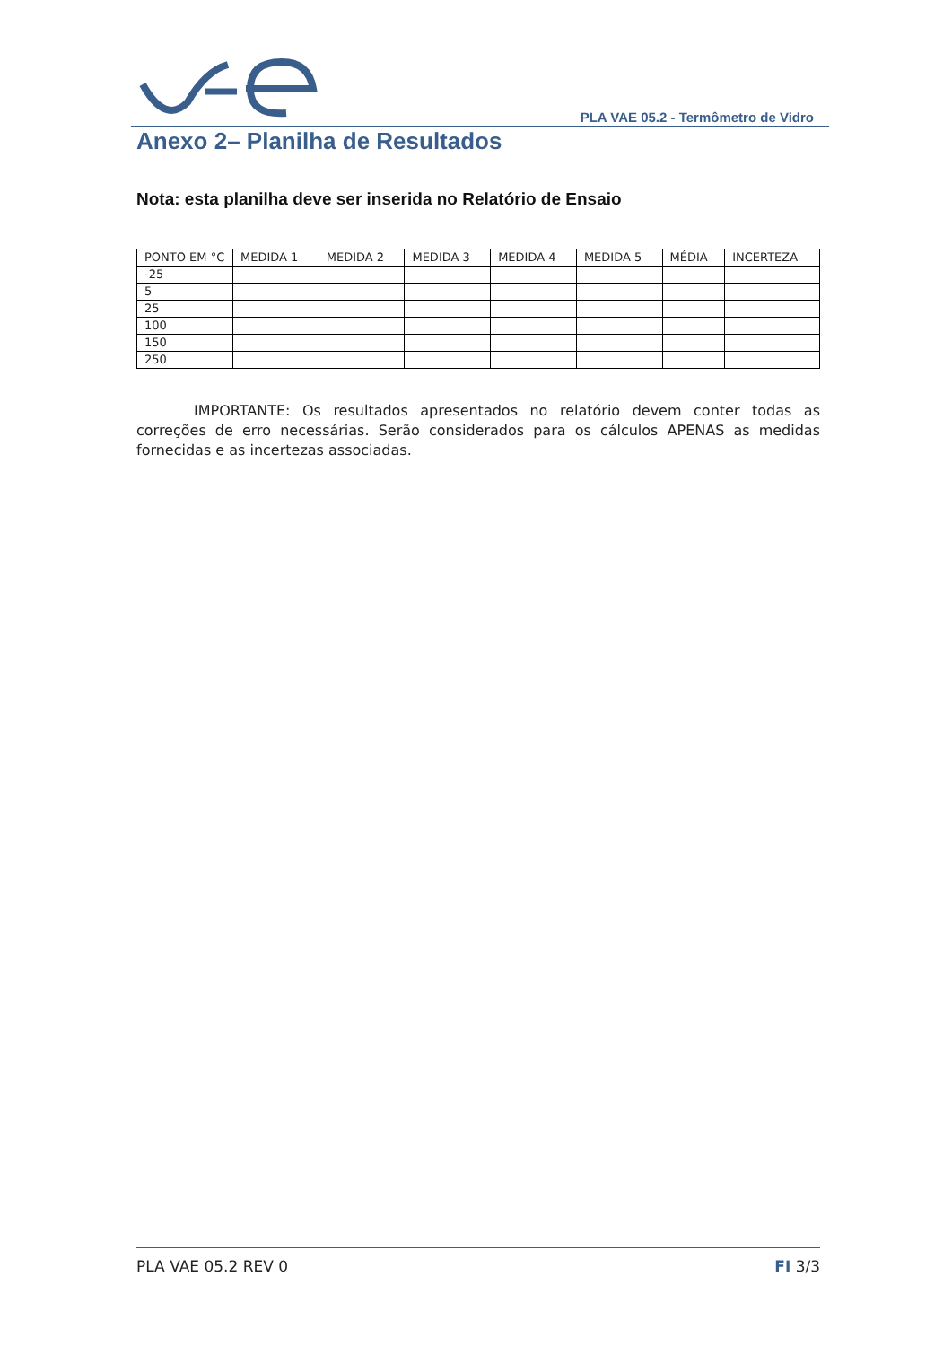PLA VAE 05.2 - Termômetro de Vidro
Anexo 2– Planilha de Resultados
Nota: esta planilha deve ser inserida no Relatório de Ensaio
| PONTO EM °C | MEDIDA 1 | MEDIDA 2 | MEDIDA 3 | MEDIDA 4 | MEDIDA 5 | MÉDIA | INCERTEZA |
| --- | --- | --- | --- | --- | --- | --- | --- |
| -25 | | | | | | | |
| 5 | | | | | | | |
| 25 | | | | | | | |
| 100 | | | | | | | |
| 150 | | | | | | | |
| 250 | | | | | | | |
IMPORTANTE: Os resultados apresentados no relatório devem conter todas as correções de erro necessárias. Serão considerados para os cálculos APENAS as medidas fornecidas e as incertezas associadas.
PLA VAE 05.2 REV 0 FI 3/3